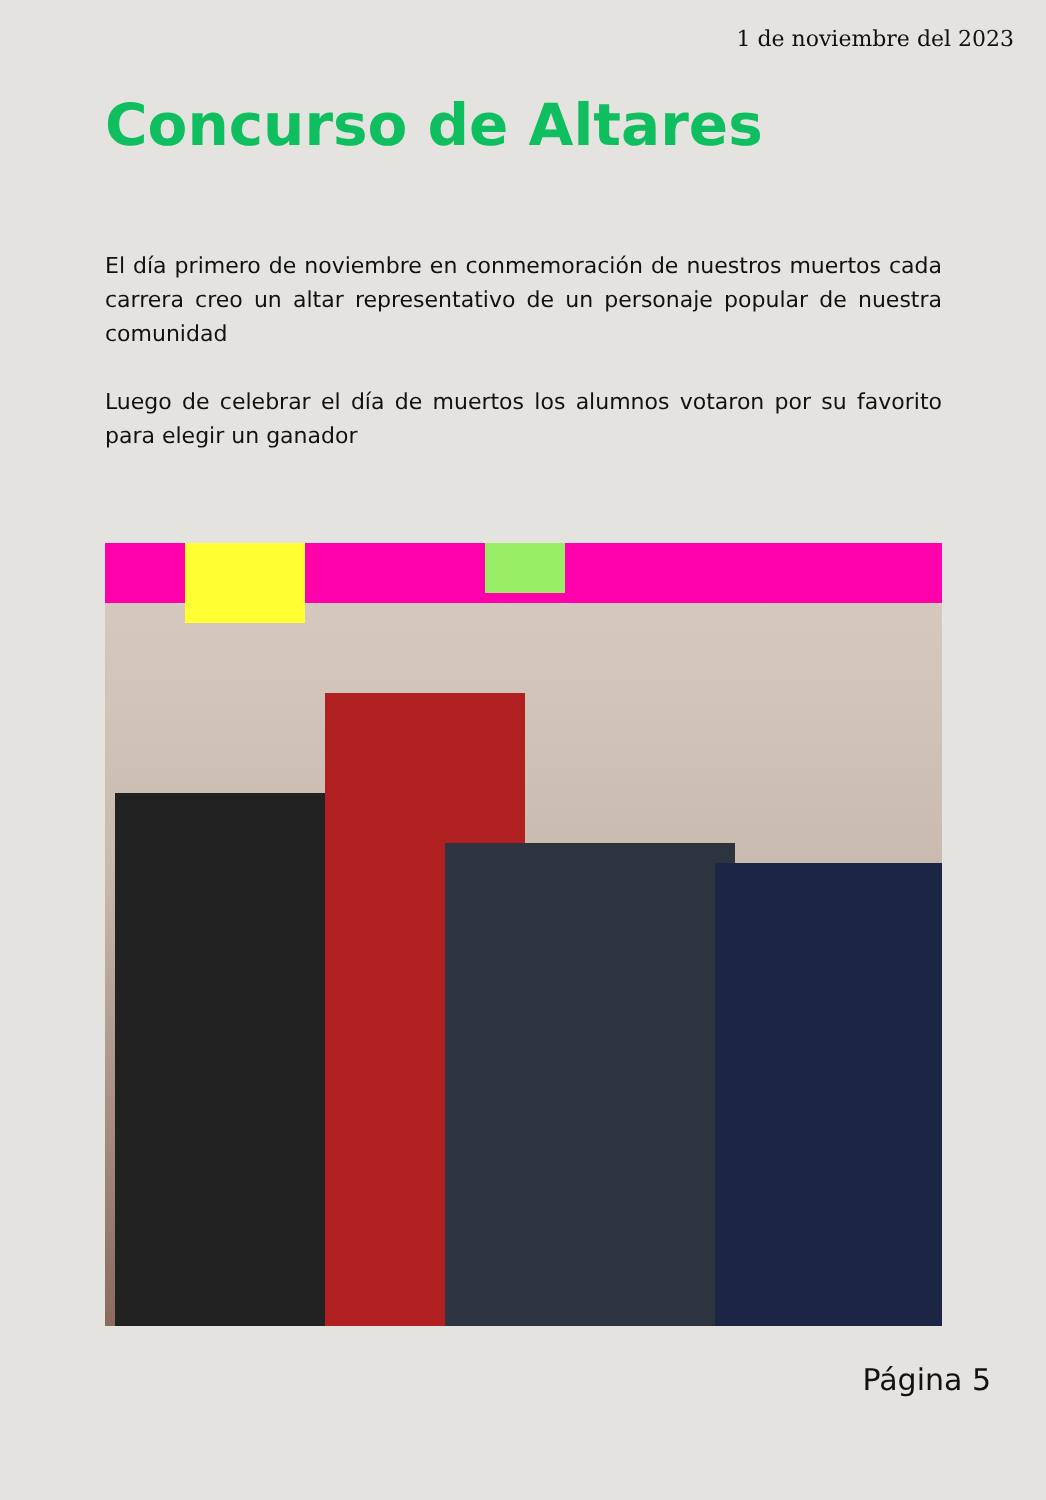1 de noviembre del 2023
Concurso de Altares
El día primero de noviembre en conmemoración de nuestros muertos cada carrera creo un altar representativo de un personaje popular de nuestra comunidad
Luego de celebrar el día de muertos los alumnos votaron por su favorito para elegir un ganador
Página 5